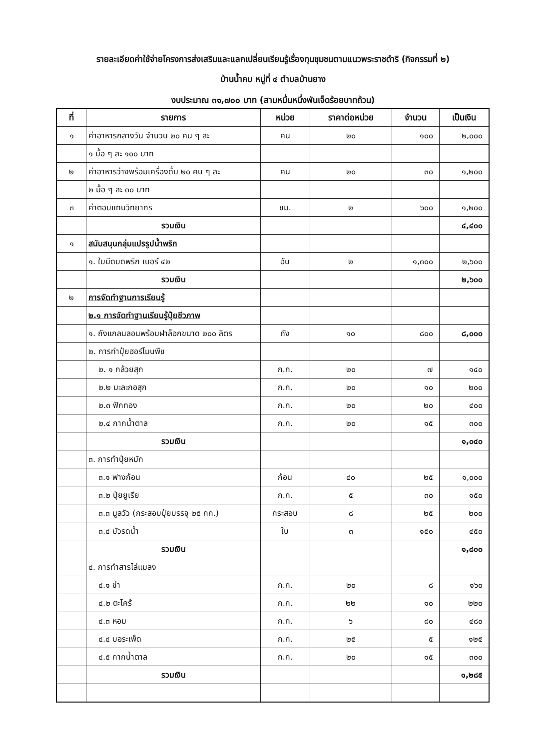รายละเอียดค่าใช้จ่ายโครงการส่งเสริมและแลกเปลี่ยนเรียนรู้เรื่องทุนชุมชนตามแนวพระราชดำริ (กิจกรรมที่ ๒)
บ้านน้ำคบ หมู่ที่ ๔ ตำบลบ้านยาง
งบประมาณ ๓๑,๗๐๐ บาท (สามหมื่นหนึ่งพันเจ็ดร้อยบาทถ้วน)
| ที่ | รายการ | หน่วย | ราคาต่อหน่วย | จำนวน | เป็นเงิน |
| --- | --- | --- | --- | --- | --- |
| ๑ | ค่าอาหารกลางวัน จำนวน ๒๐ คน ๆ ละ | คน | ๒๐ | ๑๐๐ | ๒,๐๐๐ |
| | ๑ มื้อ ๆ ละ ๑๐๐ บาท | | | | |
| ๒ | ค่าอาหารว่างพร้อมเครื่องดื่ม ๒๐ คน ๆ ละ | คน | ๒๐ | ๓๐ | ๑,๒๐๐ |
| | ๒ มื้อ ๆ ละ ๓๐ บาท | | | | |
| ๓ | ค่าตอบแทนวิทยากร | ชม. | ๒ | ๖๐๐ | ๑,๒๐๐ |
| | รวมเงิน | | | | ๔,๔๐๐ |
| ๑ | สนับสนุนกลุ่มแปรรูปน้ำพริก | | | | |
| | ๑. ใบมีดบดพริก เบอร์ ๔๒ | อัน | ๒ | ๑,๓๐๐ | ๒,๖๐๐ |
| | รวมเงิน | | | | ๒,๖๐๐ |
| ๒ | การจัดทำฐานการเรียนรู้ | | | | |
| | ๒.๑ การจัดทำฐานเรียนรู้ปุ๋ยชีวภาพ | | | | |
| | ๑. ถังแกลนลอนพร้อมฝาล็อกขนาด ๒๐๐ ลิตร | ถัง | ๑๐ | ๘๐๐ | ๘,๐๐๐ |
| | ๒. การทำปุ๋ยฮอร์โมนพืช | | | | |
| | ๒. ๑ กล้วยสุก | ก.ก. | ๒๐ | ๗ | ๑๔๐ |
| | ๒.๒ มะละกอสุก | ก.ก. | ๒๐ | ๑๐ | ๒๐๐ |
| | ๒.๓ ฟักทอง | ก.ก. | ๒๐ | ๒๐ | ๔๐๐ |
| | ๒.๔ กากน้ำตาล | ก.ก. | ๒๐ | ๑๕ | ๓๐๐ |
| | รวมเงิน | | | | ๑,๐๔๐ |
| | ๓. การทำปุ๋ยหมัก | | | | |
| | ๓.๑ ฟางก้อน | ก้อน | ๔๐ | ๒๕ | ๑,๐๐๐ |
| | ๓.๒ ปุ๋ยยูเรีย | ก.ก. | ๕ | ๓๐ | ๑๕๐ |
| | ๓.๓ มูลวัว (กระสอบปุ๋ยบรรจุ ๒๕ กก.) | กระสอบ | ๘ | ๒๕ | ๒๐๐ |
| | ๓.๔ บัวรดน้ำ | ใบ | ๓ | ๑๕๐ | ๔๕๐ |
| | รวมเงิน | | | | ๑,๘๐๐ |
| | ๔. การทำสารไล่แมลง | | | | |
| | ๔.๑ ข่า | ก.ก. | ๒๐ | ๘ | ๑๖๐ |
| | ๔.๒ ตะไคร้ | ก.ก. | ๒๒ | ๑๐ | ๒๒๐ |
| | ๔.๓ หอม | ก.ก. | ๖ | ๘๐ | ๔๘๐ |
| | ๔.๔ บอระเพ็ด | ก.ก. | ๒๕ | ๕ | ๑๒๕ |
| | ๔.๕ กากน้ำตาล | ก.ก. | ๒๐ | ๑๕ | ๓๐๐ |
| | รวมเงิน | | | | ๑,๒๘๕ |